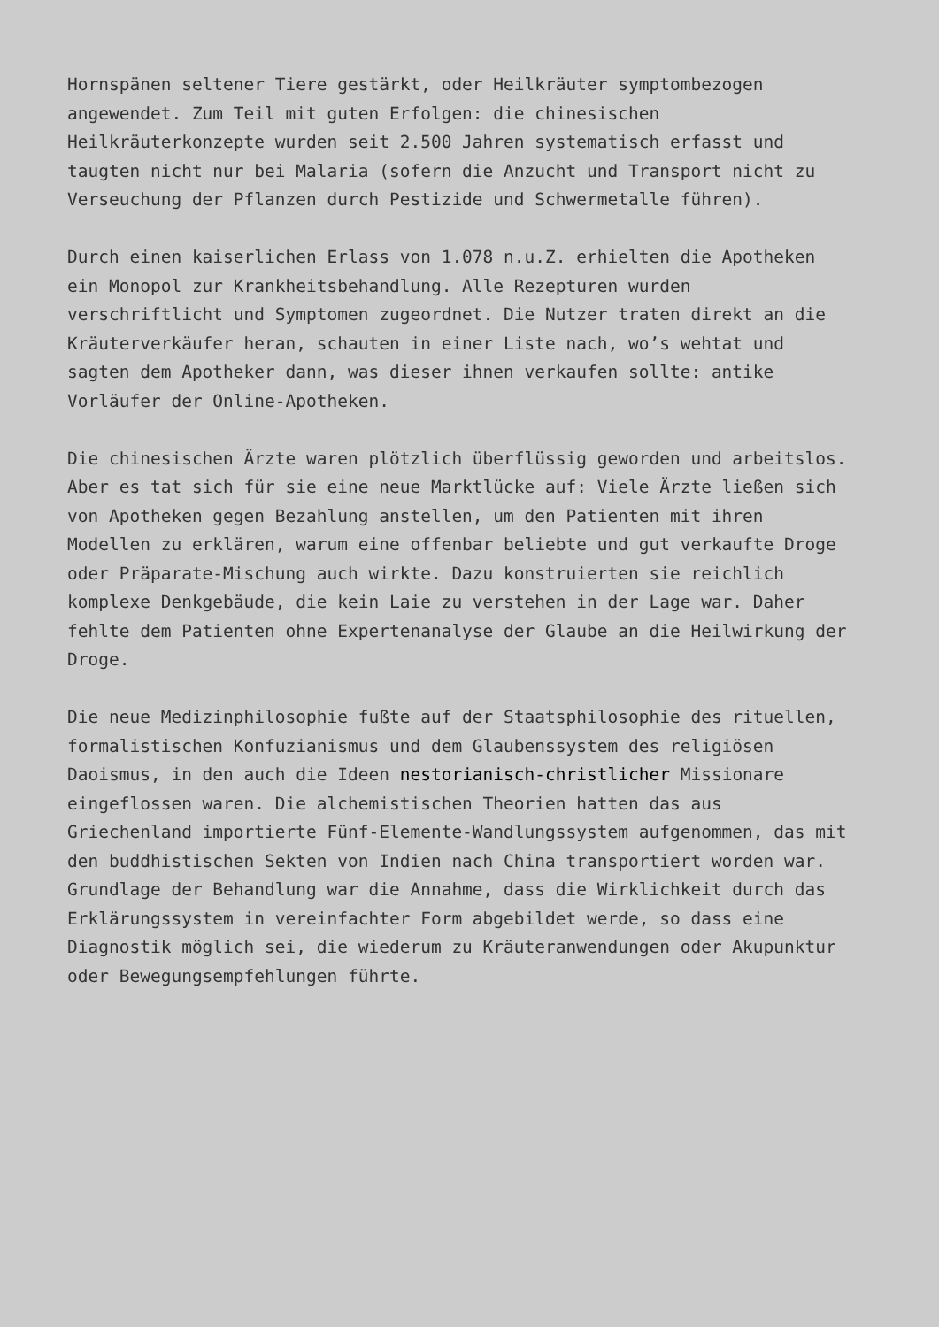Hornspänen seltener Tiere gestärkt, oder Heilkräuter symptombezogen angewendet. Zum Teil mit guten Erfolgen: die chinesischen Heilkräuterkonzepte wurden seit 2.500 Jahren systematisch erfasst und taugten nicht nur bei Malaria (sofern die Anzucht und Transport nicht zu Verseuchung der Pflanzen durch Pestizide und Schwermetalle führen).
Durch einen kaiserlichen Erlass von 1.078 n.u.Z. erhielten die Apotheken ein Monopol zur Krankheitsbehandlung. Alle Rezepturen wurden verschriftlicht und Symptomen zugeordnet. Die Nutzer traten direkt an die Kräuterverkäufer heran, schauten in einer Liste nach, wo’s wehtat und sagten dem Apotheker dann, was dieser ihnen verkaufen sollte: antike Vorläufer der Online-Apotheken.
Die chinesischen Ärzte waren plötzlich überflüssig geworden und arbeitslos. Aber es tat sich für sie eine neue Marktlücke auf: Viele Ärzte ließen sich von Apotheken gegen Bezahlung anstellen, um den Patienten mit ihren Modellen zu erklären, warum eine offenbar beliebte und gut verkaufte Droge oder Präparate-Mischung auch wirkte. Dazu konstruierten sie reichlich komplexe Denkgebäude, die kein Laie zu verstehen in der Lage war. Daher fehlte dem Patienten ohne Expertenanalyse der Glaube an die Heilwirkung der Droge.
Die neue Medizinphilosophie fußte auf der Staatsphilosophie des rituellen, formalistischen Konfuzianismus und dem Glaubenssystem des religiösen Daoismus, in den auch die Ideen nestorianisch-christlicher Missionare eingeflossen waren. Die alchemistischen Theorien hatten das aus Griechenland importierte Fünf-Elemente-Wandlungssystem aufgenommen, das mit den buddhistischen Sekten von Indien nach China transportiert worden war. Grundlage der Behandlung war die Annahme, dass die Wirklichkeit durch das Erklärungssystem in vereinfachter Form abgebildet werde, so dass eine Diagnostik möglich sei, die wiederum zu Kräuteranwendungen oder Akupunktur oder Bewegungsempfehlungen führte.